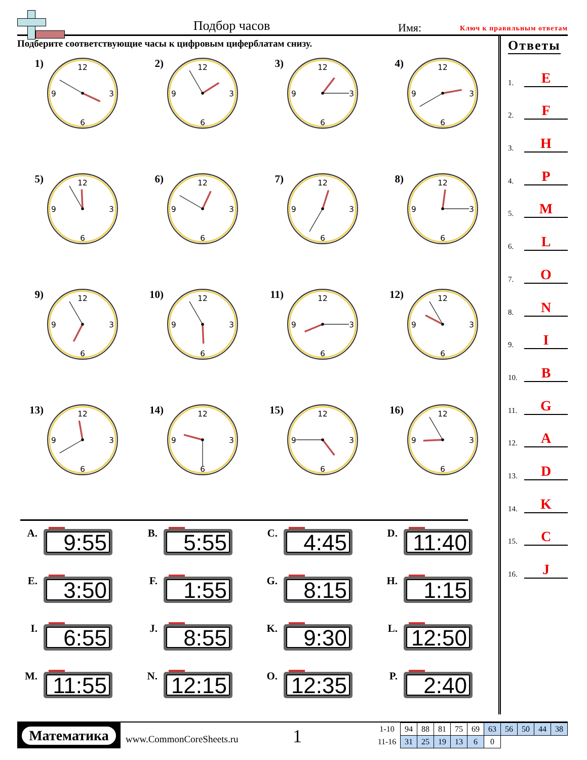Подбор часов
Имя:
Ключ к правильным ответам
Подберите соответствующие часы к цифровым циферблатам снизу.
1)
12
3
6
9
2)
12
3
6
9
3)
12
3
6
9
4)
12
3
6
9
5)
12
3
6
9
6)
12
3
6
9
7)
12
3
6
9
8)
12
3
6
9
9)
12
3
6
9
10)
12
3
6
9
11)
12
3
6
9
12)
12
3
6
9
13)
12
3
6
9
14)
12
3
6
9
15)
12
3
6
9
16)
12
3
6
9
A.
9:55
B.
5:55
C.
4:45
D.
11:40
E.
3:50
F.
1:55
G.
8:15
H.
1:15
I.
6:55
J.
8:55
K.
9:30
L.
12:50
M.
11:55
N.
12:15
O.
12:35
P.
2:40
Ответы
1. E
2. F
3. H
4. P
5. M
6. L
7. O
8. N
9. I
10. B
11. G
12. A
13. D
14. K
15. C
16. J
Математика
www.CommonCoreSheets.ru
1
| 1-10 | 94 | 88 | 81 | 75 | 69 | 63 | 56 | 50 | 44 | 38 |
| 11-16 | 31 | 25 | 19 | 13 | 6 | 0 | | | | |